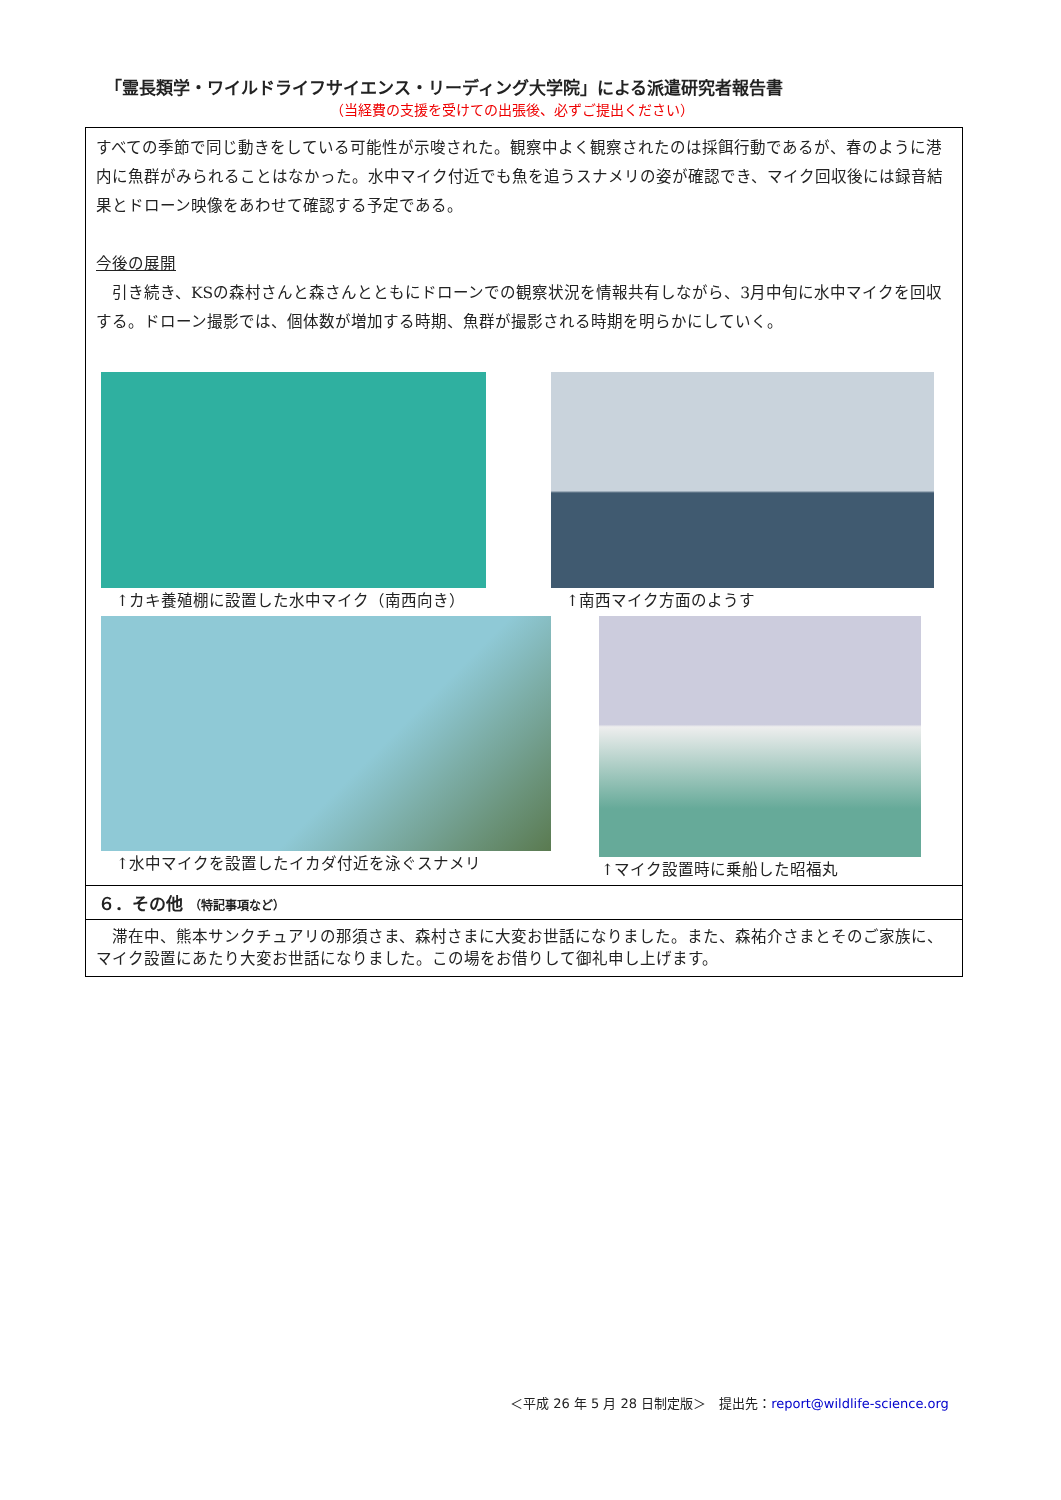「霊長類学・ワイルドライフサイエンス・リーディング大学院」による派遣研究者報告書
（当経費の支援を受けての出張後、必ずご提出ください）
すべての季節で同じ動きをしている可能性が示唆された。観察中よく観察されたのは採餌行動であるが、春のように港内に魚群がみられることはなかった。水中マイク付近でも魚を追うスナメリの姿が確認でき、マイク回収後には録音結果とドローン映像をあわせて確認する予定である。
今後の展開
　引き続き、KSの森村さんと森さんとともにドローンでの観察状況を情報共有しながら、3月中旬に水中マイクを回収する。ドローン撮影では、個体数が増加する時期、魚群が撮影される時期を明らかにしていく。
↑カキ養殖棚に設置した水中マイク（南西向き）
↑南西マイク方面のようす
↑水中マイクを設置したイカダ付近を泳ぐスナメリ
↑マイク設置時に乗船した昭福丸
６．その他 （特記事項など）
　滞在中、熊本サンクチュアリの那須さま、森村さまに大変お世話になりました。また、森祐介さまとそのご家族に、マイク設置にあたり大変お世話になりました。この場をお借りして御礼申し上げます。
＜平成 26 年 5 月 28 日制定版＞　提出先：report@wildlife-science.org